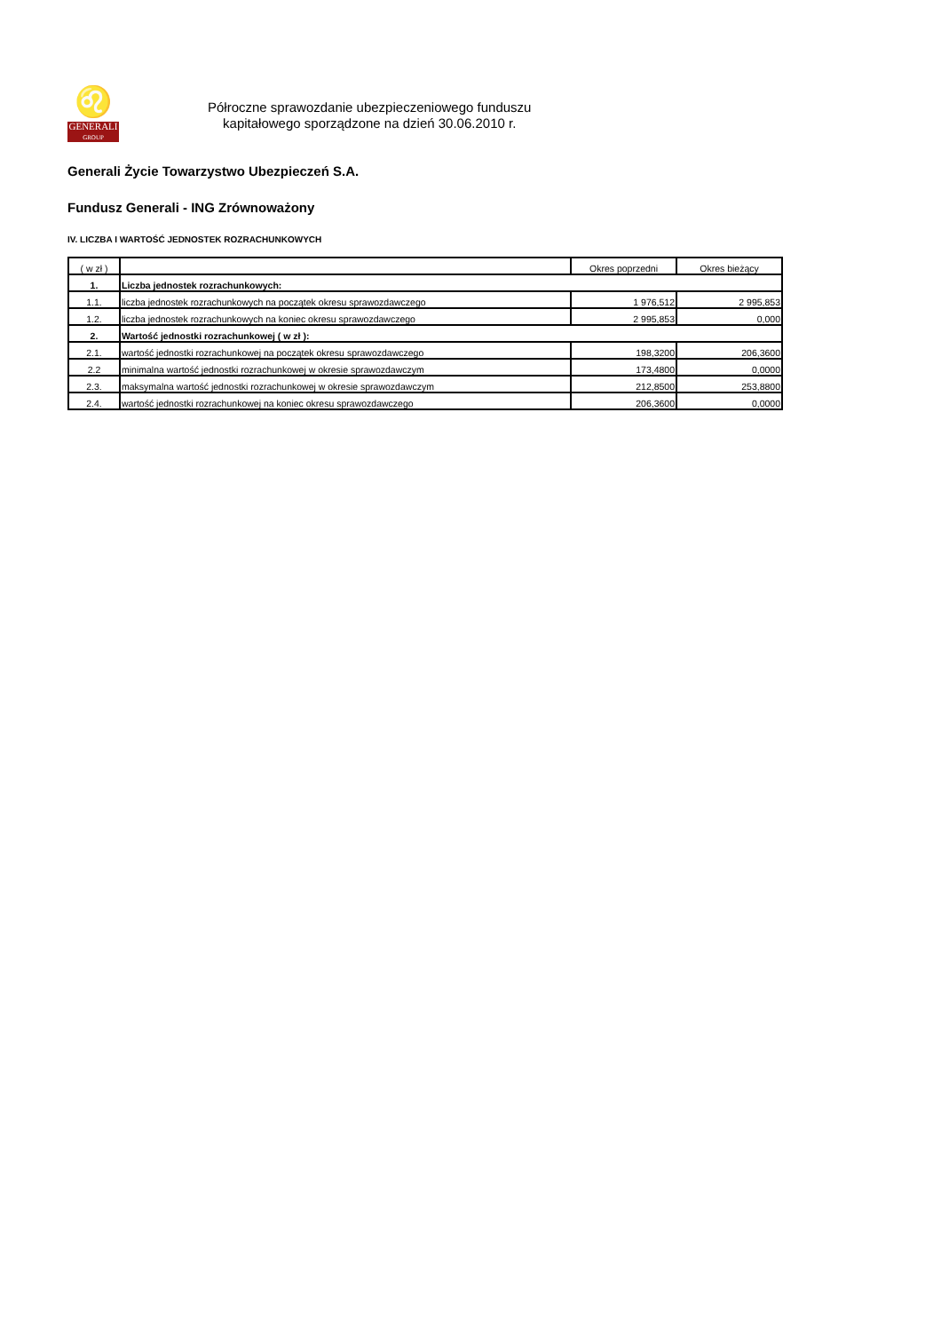♌
GENERALI
GROUP
Półroczne sprawozdanie ubezpieczeniowego funduszu
kapitałowego sporządzone na dzień 30.06.2010 r.
Generali Życie Towarzystwo Ubezpieczeń S.A.
Fundusz Generali - ING Zrównoważony
IV. LICZBA I WARTOŚĆ JEDNOSTEK ROZRACHUNKOWYCH
| ( w zł ) | | Okres poprzedni | Okres bieżący |
| --- | --- | --- | --- |
| 1. | Liczba jednostek rozrachunkowych: | | |
| 1.1. | liczba jednostek rozrachunkowych na początek okresu sprawozdawczego | 1 976,512 | 2 995,853 |
| 1.2. | liczba jednostek rozrachunkowych na koniec okresu sprawozdawczego | 2 995,853 | 0,000 |
| 2. | Wartość jednostki rozrachunkowej ( w zł ): | | |
| 2.1. | wartość jednostki rozrachunkowej na początek okresu sprawozdawczego | 198,3200 | 206,3600 |
| 2.2 | minimalna wartość jednostki rozrachunkowej w okresie sprawozdawczym | 173,4800 | 0,0000 |
| 2.3. | maksymalna wartość jednostki rozrachunkowej w okresie sprawozdawczym | 212,8500 | 253,8800 |
| 2.4. | wartość jednostki rozrachunkowej na koniec okresu sprawozdawczego | 206,3600 | 0,0000 |